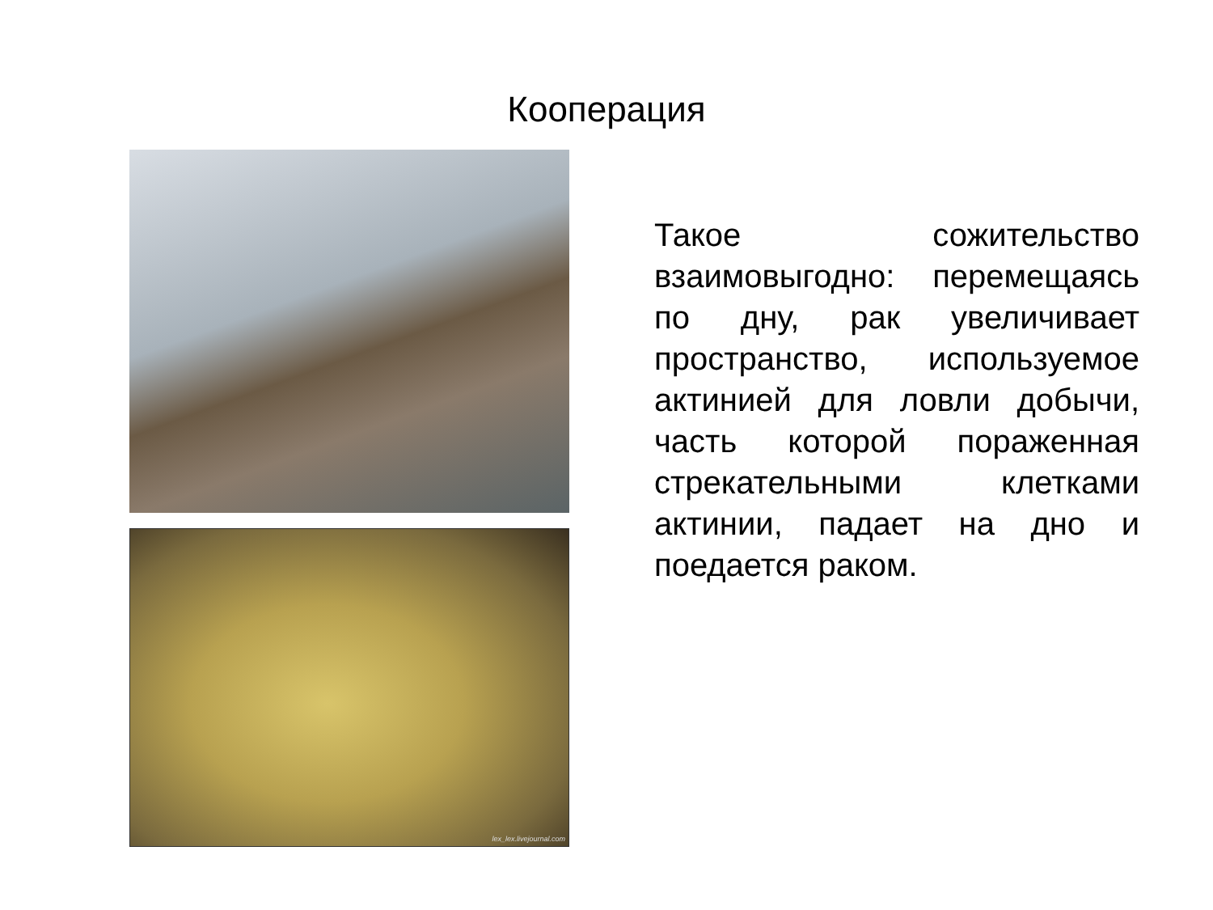Кооперация
lex_lex.livejournal.com
Такое сожительство взаимовыгодно: перемещаясь по дну, рак увеличивает пространство, используемое актинией для ловли добычи, часть которой пораженная стрекательными клетками актинии, падает на дно и поедается раком.